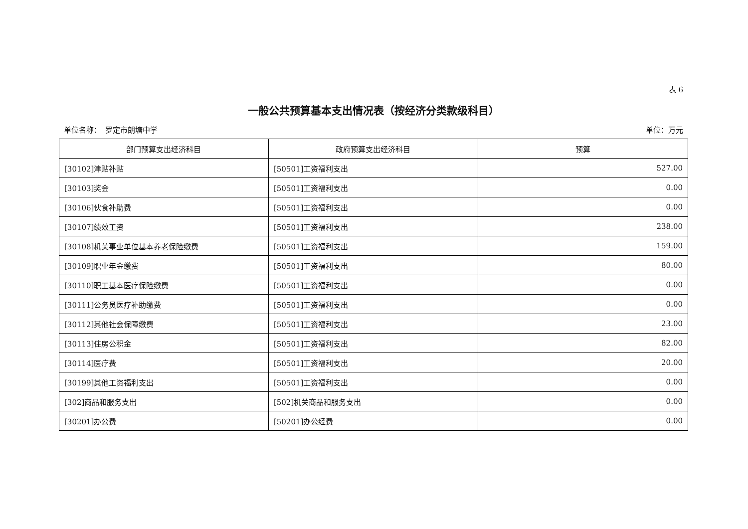表 6
一般公共预算基本支出情况表（按经济分类款级科目）
单位名称：　罗定市朗塘中学 单位：万元
| 部门预算支出经济科目 | 政府预算支出经济科目 | 预算 |
| --- | --- | --- |
| [30102]津贴补贴 | [50501]工资福利支出 | 527.00 |
| [30103]奖金 | [50501]工资福利支出 | 0.00 |
| [30106]伙食补助费 | [50501]工资福利支出 | 0.00 |
| [30107]绩效工资 | [50501]工资福利支出 | 238.00 |
| [30108]机关事业单位基本养老保险缴费 | [50501]工资福利支出 | 159.00 |
| [30109]职业年金缴费 | [50501]工资福利支出 | 80.00 |
| [30110]职工基本医疗保险缴费 | [50501]工资福利支出 | 0.00 |
| [30111]公务员医疗补助缴费 | [50501]工资福利支出 | 0.00 |
| [30112]其他社会保障缴费 | [50501]工资福利支出 | 23.00 |
| [30113]住房公积金 | [50501]工资福利支出 | 82.00 |
| [30114]医疗费 | [50501]工资福利支出 | 20.00 |
| [30199]其他工资福利支出 | [50501]工资福利支出 | 0.00 |
| [302]商品和服务支出 | [502]机关商品和服务支出 | 0.00 |
| [30201]办公费 | [50201]办公经费 | 0.00 |